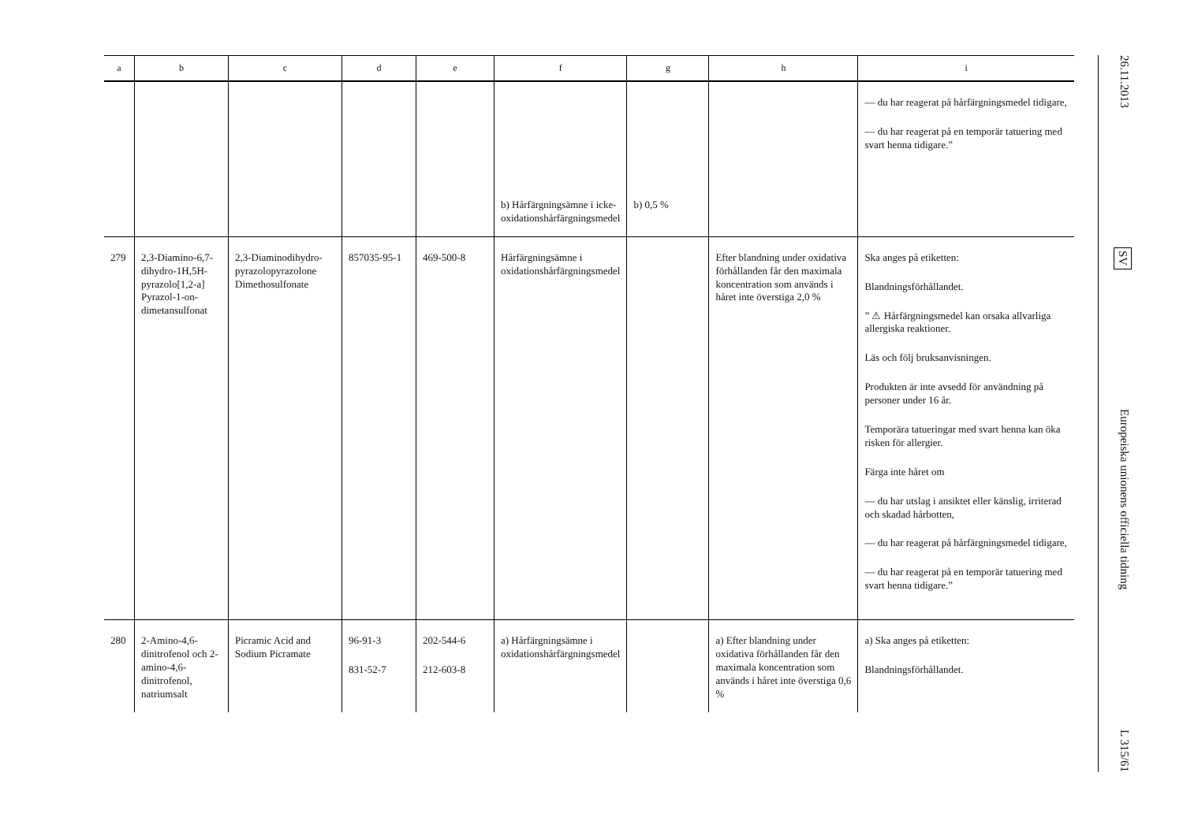| a | b | c | d | e | f | g | h | i |
| --- | --- | --- | --- | --- | --- | --- | --- | --- |
| | | | | | b) Hårfärgnings­ämne i icke-oxidationshårfärgningsmedel | b) 0,5 % | | — du har reagerat på hårfärgningsmedel tidigare, — du har reagerat på en temporär tatuering med svart henna tidigare.” |
| 279 | 2,3-Diamino-6,7-dihydro-1H,5H-pyrazolo[1,2-a] Pyrazol-1-on-dimetansulfonat | 2,3-Diaminodihydro­pyrazolopyrazolone Dimethosulfonate | 857035-95-1 | 469-500-8 | Hårfärgningsämne i oxidationshårfärgningsmedel | | Efter blandning under oxidativa förhållanden får den maximala koncentration som används i håret inte överstiga 2,0 % | Ska anges på etiketten: Blandningsförhållandet. ” ⚠ Hårfärgningsmedel kan orsaka allvarliga allergiska reaktioner. Läs och följ bruksanvisningen. Produkten är inte avsedd för användning på personer under 16 år. Temporära tatueringar med svart henna kan öka risken för allergier. Färga inte håret om — du har utslag i ansiktet eller känslig, irriterad och skadad hårbotten, — du har reagerat på hårfärgningsmedel tidigare, — du har reagerat på en temporär tatuering med svart henna tidigare.” |
| 280 | 2-Amino-4,6-dinitrofenol och 2-amino-4,6-dinitrofenol, natriumsalt | Picramic Acid and Sodium Picramate | 96-91-3 831-52-7 | 202-544-6 212-603-8 | a) Hårfärgnings­ämne i oxidationshårfärgningsmedel | | a) Efter blandning under oxidativa förhållanden får den maximala koncentration som används i håret inte överstiga 0,6 % | a) Ska anges på etiketten: Blandningsförhållandet. |
26.11.2013
SV
Europeiska unionens officiella tidning
L 315/61